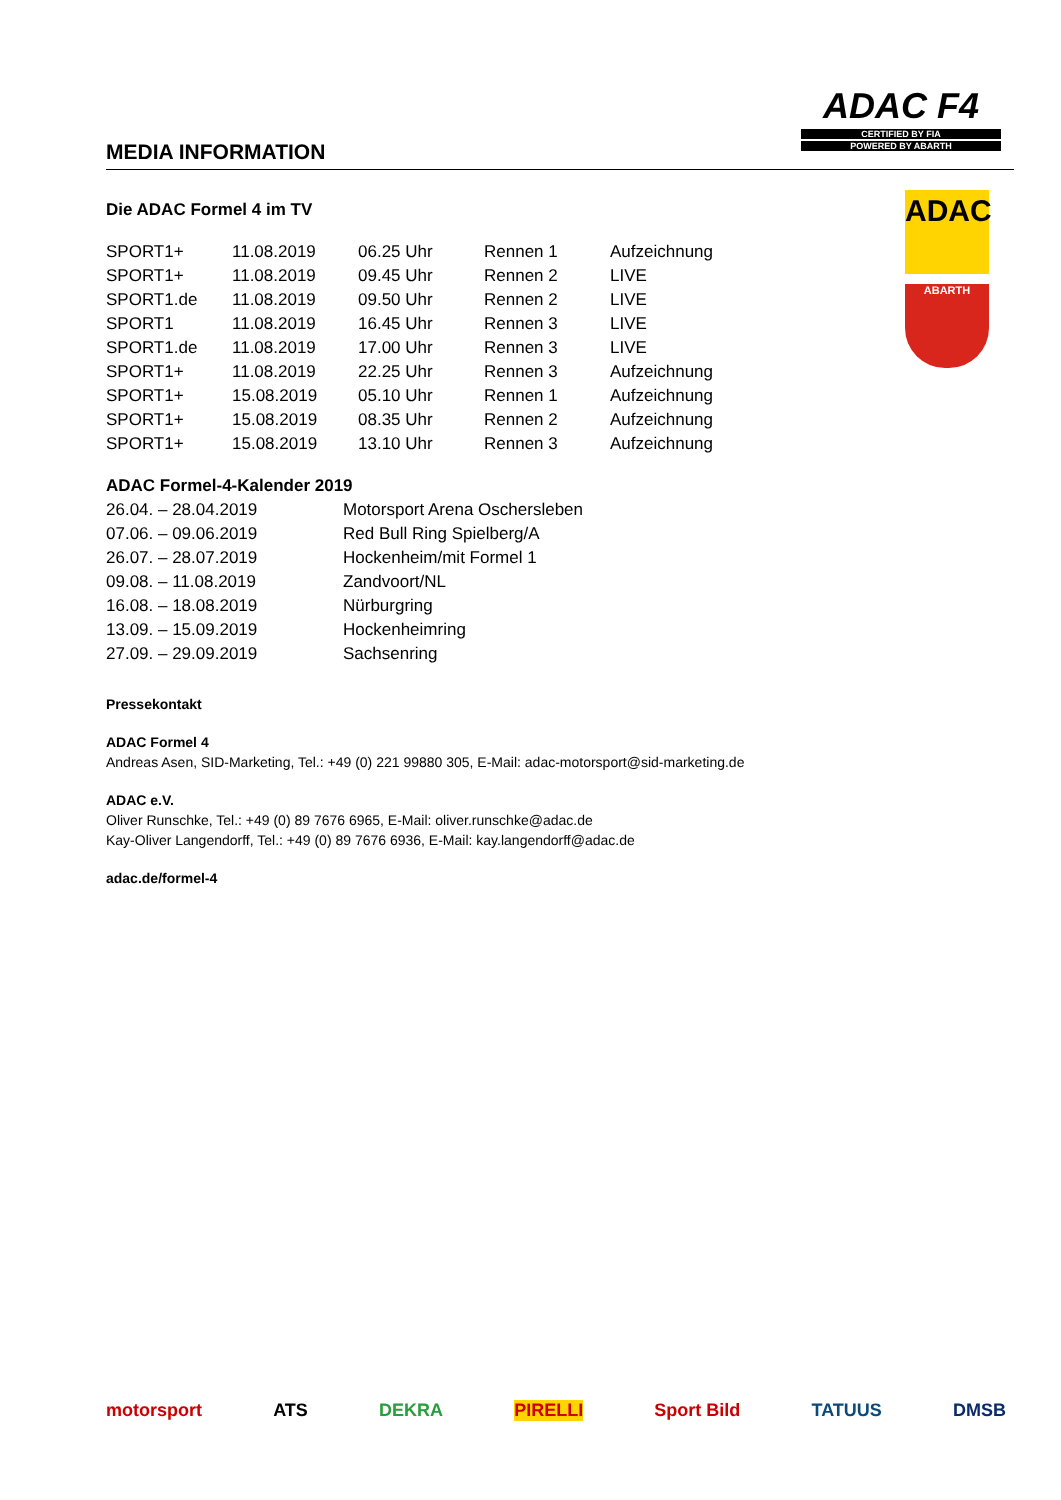MEDIA INFORMATION
ADAC F4
CERTIFIED BY FIA
POWERED BY ABARTH
ADAC
ABARTH
Die ADAC Formel 4 im TV
| SPORT1+ | 11.08.2019 | 06.25 Uhr | Rennen 1 | Aufzeichnung |
| SPORT1+ | 11.08.2019 | 09.45 Uhr | Rennen 2 | LIVE |
| SPORT1.de | 11.08.2019 | 09.50 Uhr | Rennen 2 | LIVE |
| SPORT1 | 11.08.2019 | 16.45 Uhr | Rennen 3 | LIVE |
| SPORT1.de | 11.08.2019 | 17.00 Uhr | Rennen 3 | LIVE |
| SPORT1+ | 11.08.2019 | 22.25 Uhr | Rennen 3 | Aufzeichnung |
| SPORT1+ | 15.08.2019 | 05.10 Uhr | Rennen 1 | Aufzeichnung |
| SPORT1+ | 15.08.2019 | 08.35 Uhr | Rennen 2 | Aufzeichnung |
| SPORT1+ | 15.08.2019 | 13.10 Uhr | Rennen 3 | Aufzeichnung |
ADAC Formel-4-Kalender 2019
| 26.04. – 28.04.2019 | Motorsport Arena Oschersleben |
| 07.06. – 09.06.2019 | Red Bull Ring Spielberg/A |
| 26.07. – 28.07.2019 | Hockenheim/mit Formel 1 |
| 09.08. – 11.08.2019 | Zandvoort/NL |
| 16.08. – 18.08.2019 | Nürburgring |
| 13.09. – 15.09.2019 | Hockenheimring |
| 27.09. – 29.09.2019 | Sachsenring |
Pressekontakt
ADAC Formel 4
Andreas Asen, SID-Marketing, Tel.: +49 (0) 221 99880 305, E-Mail: adac-motorsport@sid-marketing.de
ADAC e.V.
Oliver Runschke, Tel.: +49 (0) 89 7676 6965, E-Mail: oliver.runschke@adac.de
Kay-Oliver Langendorff, Tel.: +49 (0) 89 7676 6936, E-Mail: kay.langendorff@adac.de
adac.de/formel-4
motorsport ATS DEKRA PIRELLI Sport Bild TATUUS DMSB